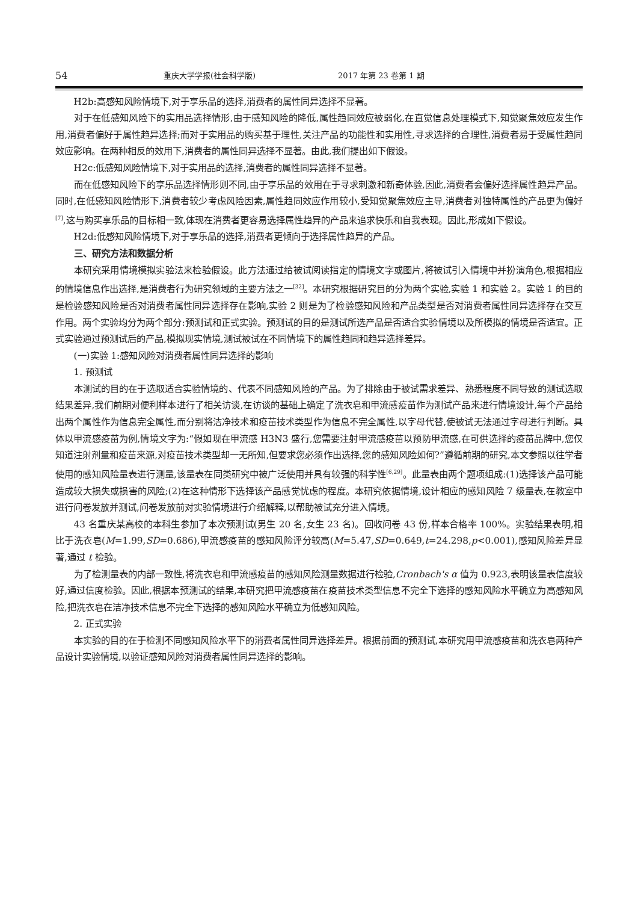54 重庆大学学报(社会科学版) 2017 年第 23 卷第 1 期
H2b:高感知风险情境下,对于享乐品的选择,消费者的属性同异选择不显著。
对于在低感知风险下的实用品选择情形,由于感知风险的降低,属性趋同效应被弱化,在直觉信息处理模式下,知觉聚焦效应发生作用,消费者偏好于属性趋异选择;而对于实用品的购买基于理性,关注产品的功能性和实用性,寻求选择的合理性,消费者易于受属性趋同效应影响。在两种相反的效用下,消费者的属性同异选择不显著。由此,我们提出如下假设。
H2c:低感知风险情境下,对于实用品的选择,消费者的属性同异选择不显著。
而在低感知风险下的享乐品选择情形则不同,由于享乐品的效用在于寻求刺激和新奇体验,因此,消费者会偏好选择属性趋异产品。同时,在低感知风险情形下,消费者较少考虑风险因素,属性趋同效应作用较小,受知觉聚焦效应主导,消费者对独特属性的产品更为偏好<sup>[7]</sup>,这与购买享乐品的目标相一致,体现在消费者更容易选择属性趋异的产品来追求快乐和自我表现。因此,形成如下假设。
H2d:低感知风险情境下,对于享乐品的选择,消费者更倾向于选择属性趋异的产品。
三、研究方法和数据分析
本研究采用情境模拟实验法来检验假设。此方法通过给被试阅读指定的情境文字或图片,将被试引入情境中并扮演角色,根据相应的情境信息作出选择,是消费者行为研究领域的主要方法之一<sup>[32]</sup>。本研究根据研究目的分为两个实验,实验 1 和实验 2。实验 1 的目的是检验感知风险是否对消费者属性同异选择存在影响,实验 2 则是为了检验感知风险和产品类型是否对消费者属性同异选择存在交互作用。两个实验均分为两个部分:预测试和正式实验。预测试的目的是测试所选产品是否适合实验情境以及所模拟的情境是否适宜。正式实验通过预测试后的产品,模拟现实情境,测试被试在不同情境下的属性趋同和趋异选择差异。
(一)实验 1:感知风险对消费者属性同异选择的影响
1. 预测试
本测试的目的在于选取适合实验情境的、代表不同感知风险的产品。为了排除由于被试需求差异、熟悉程度不同导致的测试选取结果差异,我们前期对便利样本进行了相关访谈,在访谈的基础上确定了洗衣皂和甲流感疫苗作为测试产品来进行情境设计,每个产品给出两个属性作为信息完全属性,而分别将洁净技术和疫苗技术类型作为信息不完全属性,以字母代替,使被试无法通过字母进行判断。具体以甲流感疫苗为例,情境文字为:“假如现在甲流感 H3N3 盛行,您需要注射甲流感疫苗以预防甲流感,在可供选择的疫苗品牌中,您仅知道注射剂量和疫苗来源,对疫苗技术类型却一无所知,但要求您必须作出选择,您的感知风险如何?”遵循前期的研究,本文参照以往学者使用的感知风险量表进行测量,该量表在同类研究中被广泛使用并具有较强的科学性<sup>[6,29]</sup>。此量表由两个题项组成:(1)选择该产品可能造成较大损失或损害的风险;(2)在这种情形下选择该产品感觉忧虑的程度。本研究依据情境,设计相应的感知风险 7 级量表,在教室中进行问卷发放并测试,问卷发放前对实验情境进行介绍解释,以帮助被试充分进入情境。
43 名重庆某高校的本科生参加了本次预测试(男生 20 名,女生 23 名)。回收问卷 43 份,样本合格率 100%。实验结果表明,相比于洗衣皂(M=1.99,SD=0.686),甲流感疫苗的感知风险评分较高(M=5.47,SD=0.649,t=24.298,p<0.001),感知风险差异显著,通过 t 检验。
为了检测量表的内部一致性,将洗衣皂和甲流感疫苗的感知风险测量数据进行检验,Cronbach's α 值为 0.923,表明该量表信度较好,通过信度检验。因此,根据本预测试的结果,本研究把甲流感疫苗在疫苗技术类型信息不完全下选择的感知风险水平确立为高感知风险,把洗衣皂在洁净技术信息不完全下选择的感知风险水平确立为低感知风险。
2. 正式实验
本实验的目的在于检测不同感知风险水平下的消费者属性同异选择差异。根据前面的预测试,本研究用甲流感疫苗和洗衣皂两种产品设计实验情境,以验证感知风险对消费者属性同异选择的影响。